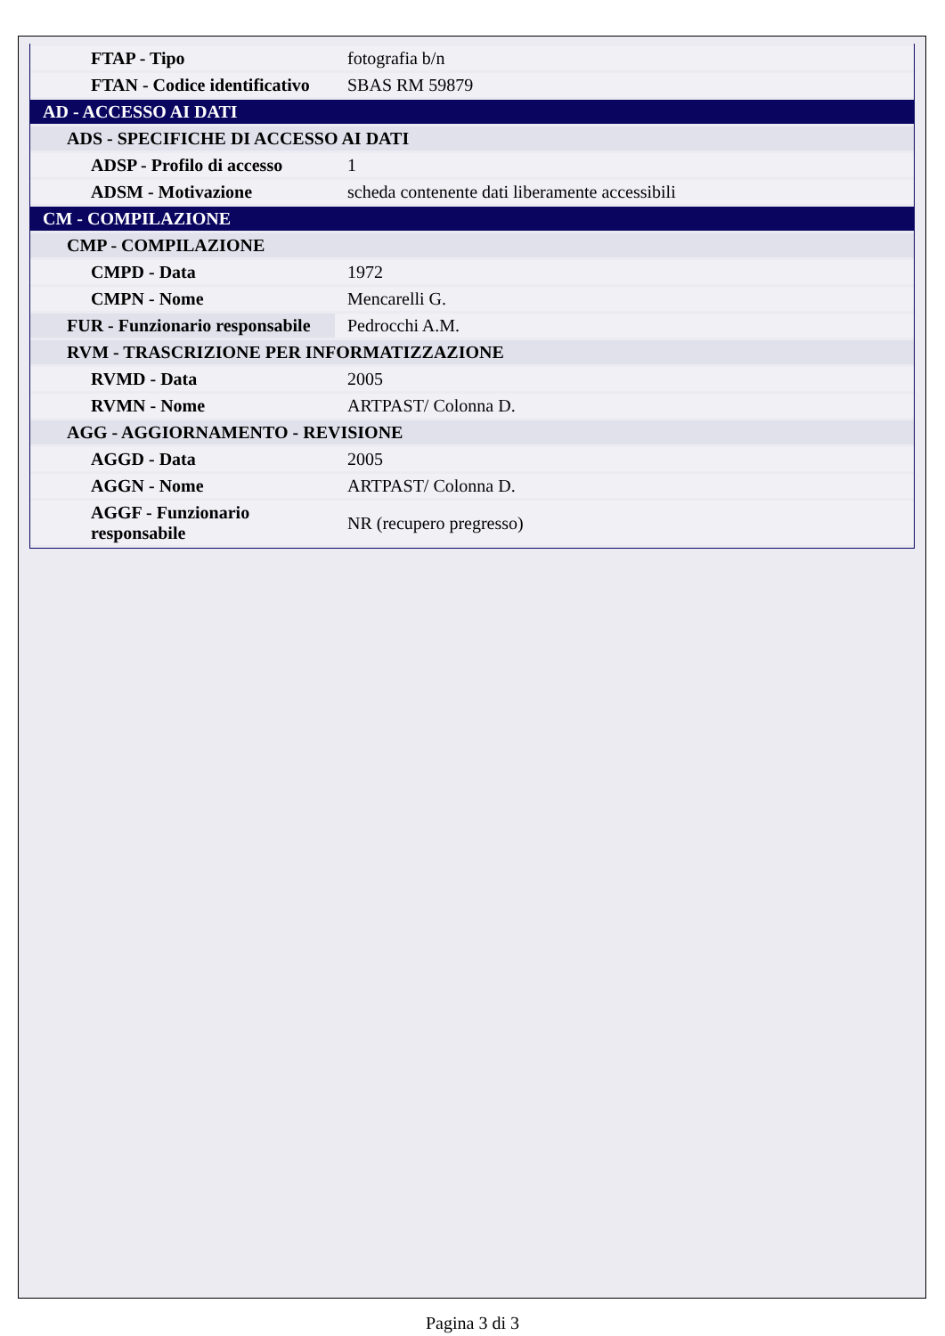| FTAP - Tipo | fotografia b/n |
| FTAN - Codice identificativo | SBAS RM 59879 |
| AD - ACCESSO AI DATI | |
| ADS - SPECIFICHE DI ACCESSO AI DATI | |
| ADSP - Profilo di accesso | 1 |
| ADSM - Motivazione | scheda contenente dati liberamente accessibili |
| CM - COMPILAZIONE | |
| CMP - COMPILAZIONE | |
| CMPD - Data | 1972 |
| CMPN - Nome | Mencarelli G. |
| FUR - Funzionario responsabile | Pedrocchi A.M. |
| RVM - TRASCRIZIONE PER INFORMATIZZAZIONE | |
| RVMD - Data | 2005 |
| RVMN - Nome | ARTPAST/ Colonna D. |
| AGG - AGGIORNAMENTO - REVISIONE | |
| AGGD - Data | 2005 |
| AGGN - Nome | ARTPAST/ Colonna D. |
| AGGF - Funzionario responsabile | NR (recupero pregresso) |
Pagina 3 di 3